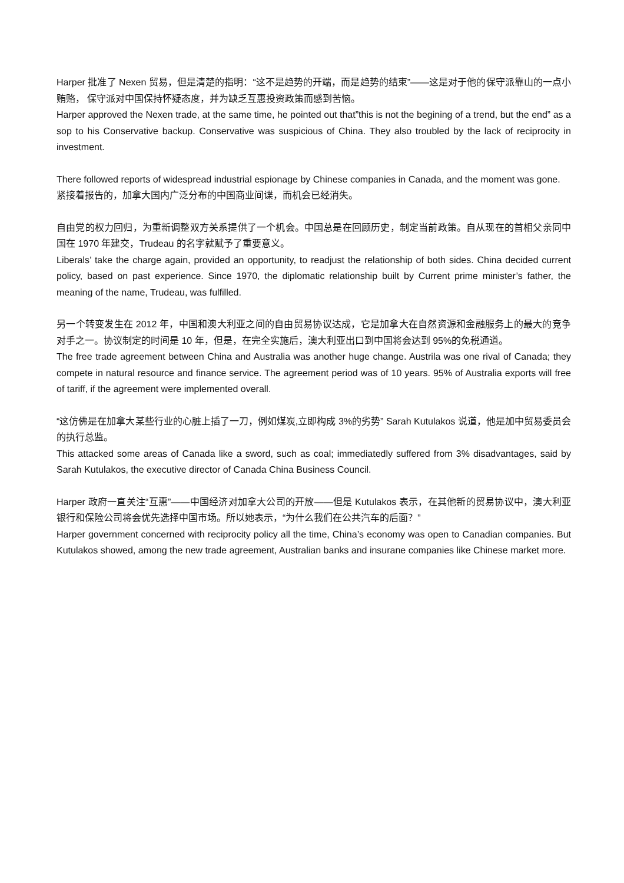Harper 批准了 Nexen 贸易，但是清楚的指明：“这不是趋势的开端，而是趋势的结束”——这是对于他的保守派靠山的一点小贿赂， 保守派对中国保持怀疑态度，并为缺乏互惠投资政策而感到苦恼。
Harper approved the Nexen trade, at the same time, he pointed out that”this is not the begining of a trend, but the end” as a sop to his Conservative backup. Conservative was suspicious of China. They also troubled by the lack of reciprocity in investment.
There followed reports of widespread industrial espionage by Chinese companies in Canada, and the moment was gone.
紧接着报告的，加拿大国内广泛分布的中国商业间谍，而机会已经消失。
自由党的权力回归，为重新调整双方关系提供了一个机会。中国总是在回顾历史，制定当前政策。自从现在的首相父亲同中国在 1970 年建交，Trudeau 的名字就赋予了重要意义。
Liberals’ take the charge again, provided an opportunity, to readjust the relationship of both sides. China decided current policy, based on past experience. Since 1970, the diplomatic relationship built by Current prime minister’s father, the meaning of the name, Trudeau, was fulfilled.
另一个转变发生在 2012 年，中国和澳大利亚之间的自由贸易协议达成，它是加拿大在自然资源和金融服务上的最大的竞争对手之一。协议制定的时间是 10 年，但是，在完全实施后，澳大利亚出口到中国将会达到 95%的免税通道。
The free trade agreement between China and Australia was another huge change. Austrila was one rival of Canada; they compete in natural resource and finance service. The agreement period was of 10 years. 95% of Australia exports will free of tariff, if the agreement were implemented overall.
“这仿佛是在加拿大某些行业的心脏上插了一刀，例如煤炭,立即构成 3%的劣势” Sarah Kutulakos 说道，他是加中贸易委员会的执行总监。
This attacked some areas of Canada like a sword, such as coal; immediatedly suffered from 3% disadvantages, said by Sarah Kutulakos, the executive director of Canada China Business Council.
Harper 政府一直关注“互惠”——中国经济对加拿大公司的开放——但是 Kutulakos 表示，在其他新的贸易协议中，澳大利亚银行和保险公司将会优先选择中国市场。所以她表示，“为什么我们在公共汽车的后面？”
Harper government concerned with reciprocity policy all the time, China’s economy was open to Canadian companies. But Kutulakos showed, among the new trade agreement, Australian banks and insurane companies like Chinese market more.